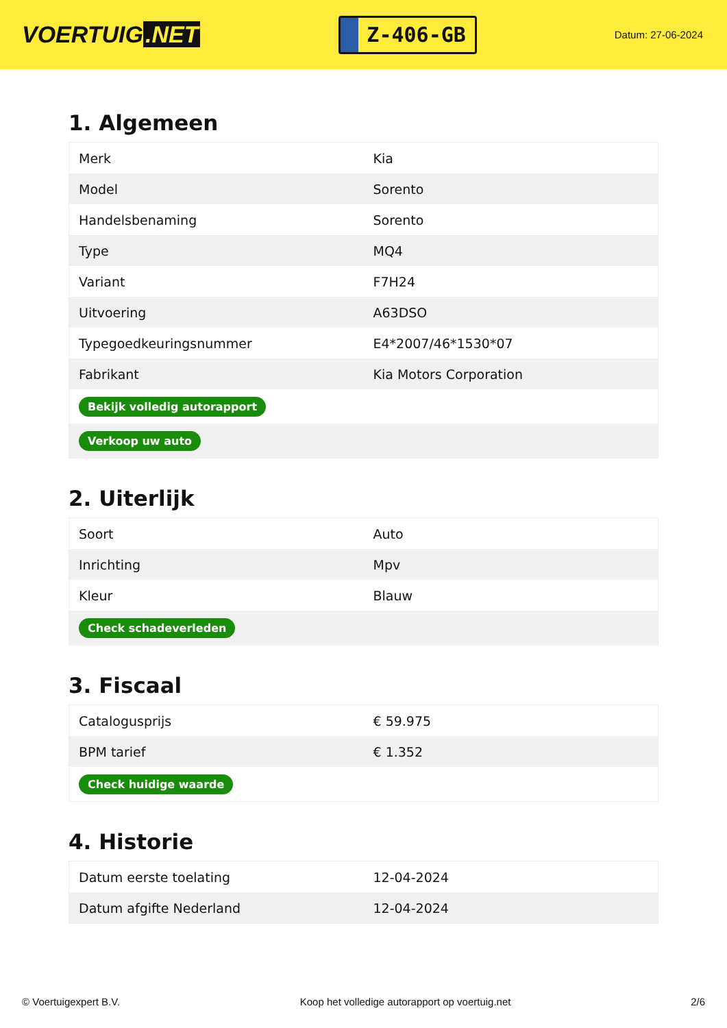VOERTUIG.NET
Z-406-GB
Datum: 27-06-2024
1. Algemeen
| Merk | Kia |
| Model | Sorento |
| Handelsbenaming | Sorento |
| Type | MQ4 |
| Variant | F7H24 |
| Uitvoering | A63DSO |
| Typegoedkeuringsnummer | E4*2007/46*1530*07 |
| Fabrikant | Kia Motors Corporation |
| Bekijk volledig autorapport | |
| Verkoop uw auto | |
2. Uiterlijk
| Soort | Auto |
| Inrichting | Mpv |
| Kleur | Blauw |
| Check schadeverleden | |
3. Fiscaal
| Catalogusprijs | € 59.975 |
| BPM tarief | € 1.352 |
| Check huidige waarde | |
4. Historie
| Datum eerste toelating | 12-04-2024 |
| Datum afgifte Nederland | 12-04-2024 |
© Voertuigexpert B.V. Koop het volledige autorapport op voertuig.net 2/6